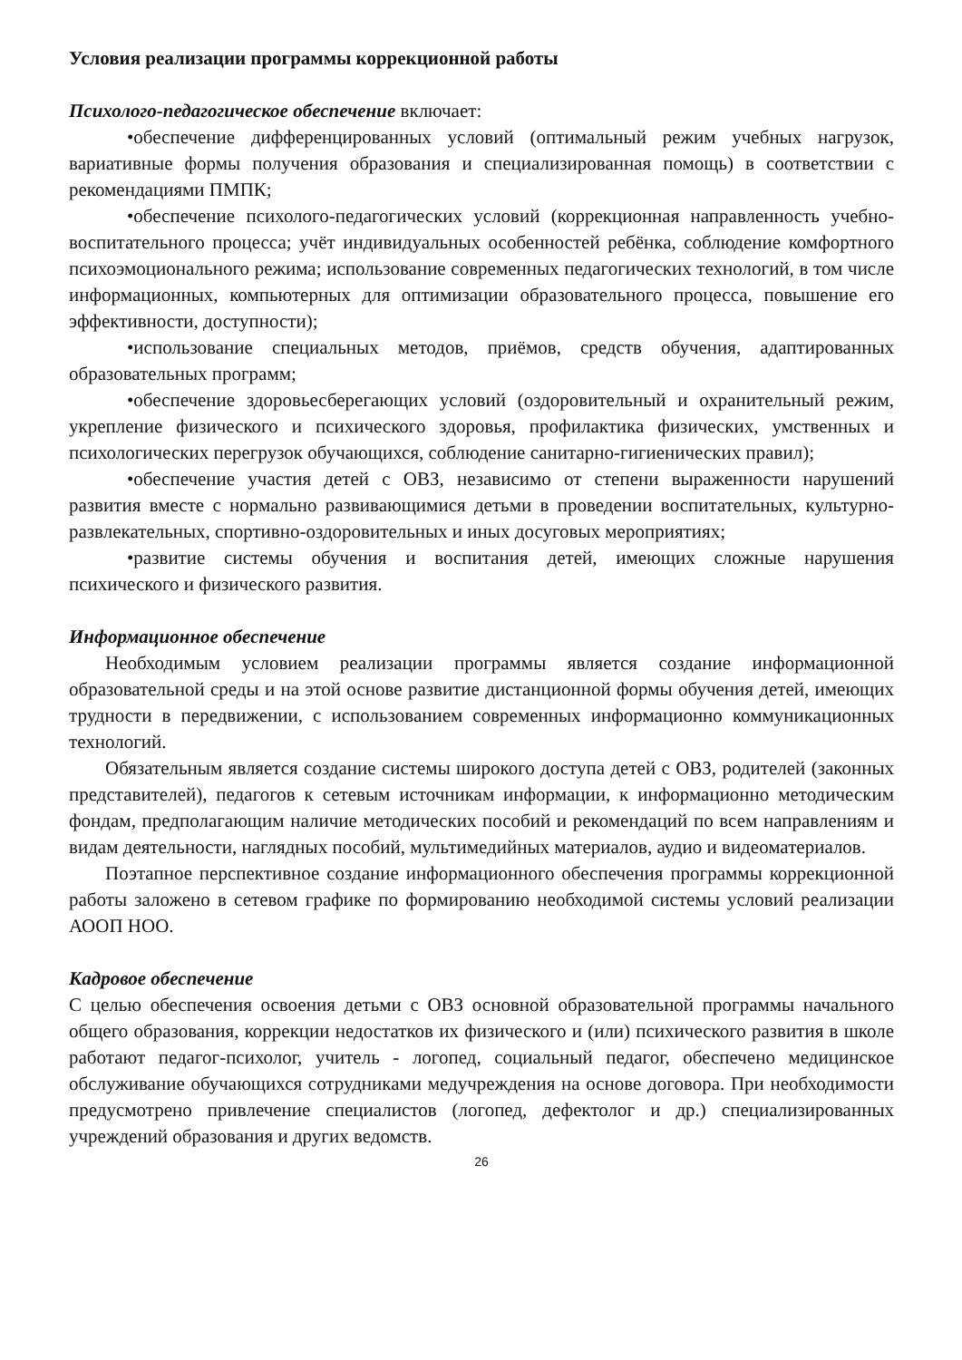Условия реализации программы коррекционной работы
Психолого-педагогическое обеспечение включает:
•обеспечение дифференцированных условий (оптимальный режим учебных нагрузок, вариативные формы получения образования и специализированная помощь) в соответствии с рекомендациями ПМПК;
•обеспечение психолого-педагогических условий (коррекционная направленность учебно-воспитательного процесса; учёт индивидуальных особенностей ребёнка, соблюдение комфортного психоэмоционального режима; использование современных педагогических технологий, в том числе информационных, компьютерных для оптимизации образовательного процесса, повышение его эффективности, доступности);
•использование специальных методов, приёмов, средств обучения, адаптированных образовательных программ;
•обеспечение здоровьесберегающих условий (оздоровительный и охранительный режим, укрепление физического и психического здоровья, профилактика физических, умственных и психологических перегрузок обучающихся, соблюдение санитарно-гигиенических правил);
•обеспечение участия детей с ОВЗ, независимо от степени выраженности нарушений развития вместе с нормально развивающимися детьми в проведении воспитательных, культурно-развлекательных, спортивно-оздоровительных и иных досуговых мероприятиях;
•развитие системы обучения и воспитания детей, имеющих сложные нарушения психического и физического развития.
Информационное обеспечение
Необходимым условием реализации программы является создание информационной образовательной среды и на этой основе развитие дистанционной формы обучения детей, имеющих трудности в передвижении, с использованием современных информационно коммуникационных технологий.
Обязательным является создание системы широкого доступа детей с ОВЗ, родителей (законных представителей), педагогов к сетевым источникам информации, к информационно методическим фондам, предполагающим наличие методических пособий и рекомендаций по всем направлениям и видам деятельности, наглядных пособий, мультимедийных материалов, аудио и видеоматериалов.
Поэтапное перспективное создание информационного обеспечения программы коррекционной работы заложено в сетевом графике по формированию необходимой системы условий реализации АООП НОО.
Кадровое обеспечение
С целью обеспечения освоения детьми с ОВЗ основной образовательной программы начального общего образования, коррекции недостатков их физического и (или) психического развития в школе работают педагог-психолог, учитель - логопед, социальный педагог, обеспечено медицинское обслуживание обучающихся сотрудниками медучреждения на основе договора. При необходимости предусмотрено привлечение специалистов (логопед, дефектолог и др.) специализированных учреждений образования и других ведомств.
26